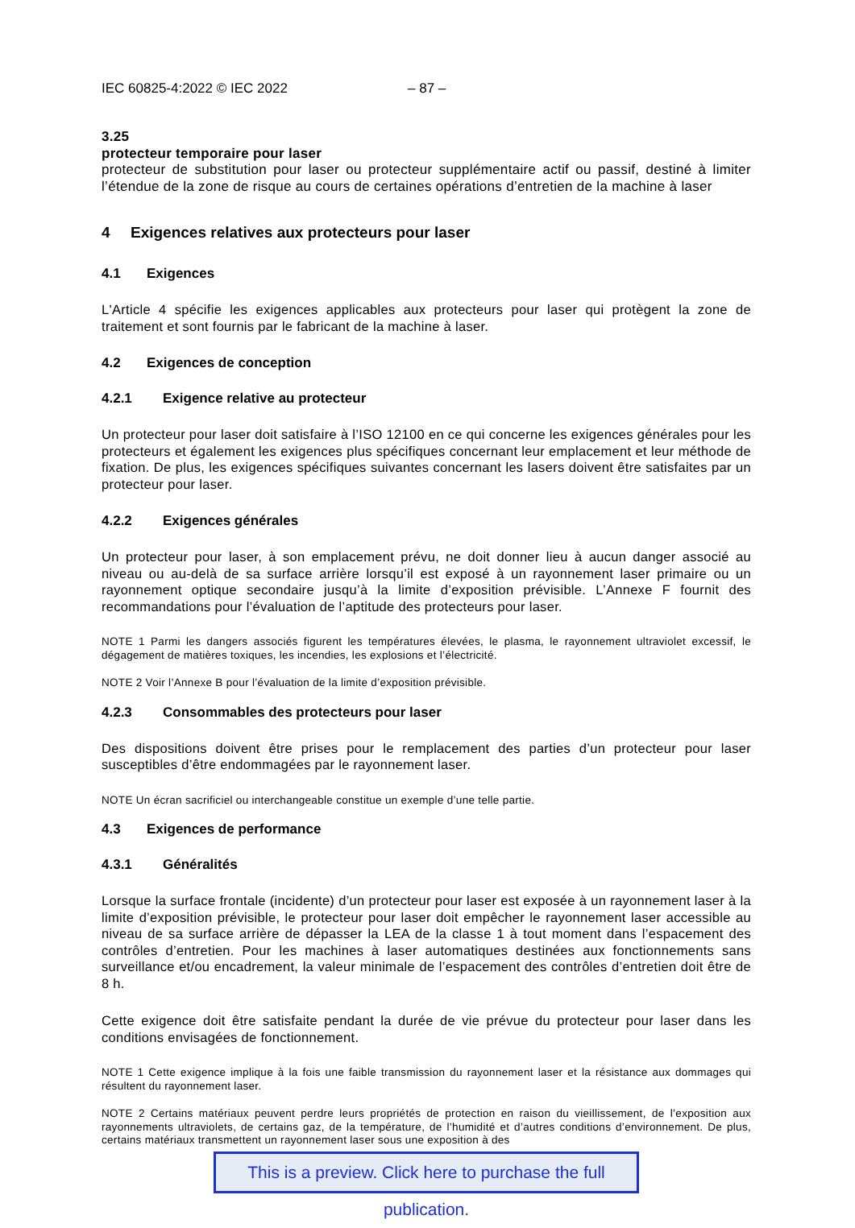IEC 60825-4:2022 © IEC 2022 – 87 –
3.25
protecteur temporaire pour laser
protecteur de substitution pour laser ou protecteur supplémentaire actif ou passif, destiné à limiter l’étendue de la zone de risque au cours de certaines opérations d’entretien de la machine à laser
4 Exigences relatives aux protecteurs pour laser
4.1 Exigences
L'Article 4 spécifie les exigences applicables aux protecteurs pour laser qui protègent la zone de traitement et sont fournis par le fabricant de la machine à laser.
4.2 Exigences de conception
4.2.1 Exigence relative au protecteur
Un protecteur pour laser doit satisfaire à l’ISO 12100 en ce qui concerne les exigences générales pour les protecteurs et également les exigences plus spécifiques concernant leur emplacement et leur méthode de fixation. De plus, les exigences spécifiques suivantes concernant les lasers doivent être satisfaites par un protecteur pour laser.
4.2.2 Exigences générales
Un protecteur pour laser, à son emplacement prévu, ne doit donner lieu à aucun danger associé au niveau ou au-delà de sa surface arrière lorsqu’il est exposé à un rayonnement laser primaire ou un rayonnement optique secondaire jusqu’à la limite d’exposition prévisible. L’Annexe F fournit des recommandations pour l’évaluation de l’aptitude des protecteurs pour laser.
NOTE 1 Parmi les dangers associés figurent les températures élevées, le plasma, le rayonnement ultraviolet excessif, le dégagement de matières toxiques, les incendies, les explosions et l’électricité.
NOTE 2 Voir l’Annexe B pour l’évaluation de la limite d’exposition prévisible.
4.2.3 Consommables des protecteurs pour laser
Des dispositions doivent être prises pour le remplacement des parties d’un protecteur pour laser susceptibles d’être endommagées par le rayonnement laser.
NOTE Un écran sacrificiel ou interchangeable constitue un exemple d’une telle partie.
4.3 Exigences de performance
4.3.1 Généralités
Lorsque la surface frontale (incidente) d’un protecteur pour laser est exposée à un rayonnement laser à la limite d’exposition prévisible, le protecteur pour laser doit empêcher le rayonnement laser accessible au niveau de sa surface arrière de dépasser la LEA de la classe 1 à tout moment dans l’espacement des contrôles d’entretien. Pour les machines à laser automatiques destinées aux fonctionnements sans surveillance et/ou encadrement, la valeur minimale de l’espacement des contrôles d’entretien doit être de 8 h.
Cette exigence doit être satisfaite pendant la durée de vie prévue du protecteur pour laser dans les conditions envisagées de fonctionnement.
NOTE 1 Cette exigence implique à la fois une faible transmission du rayonnement laser et la résistance aux dommages qui résultent du rayonnement laser.
NOTE 2 Certains matériaux peuvent perdre leurs propriétés de protection en raison du vieillissement, de l’exposition aux rayonnements ultraviolets, de certains gaz, de la température, de l’humidité et d’autres conditions d’environnement. De plus, certains matériaux transmettent un rayonnement laser sous une exposition à des
This is a preview. Click here to purchase the full publication.